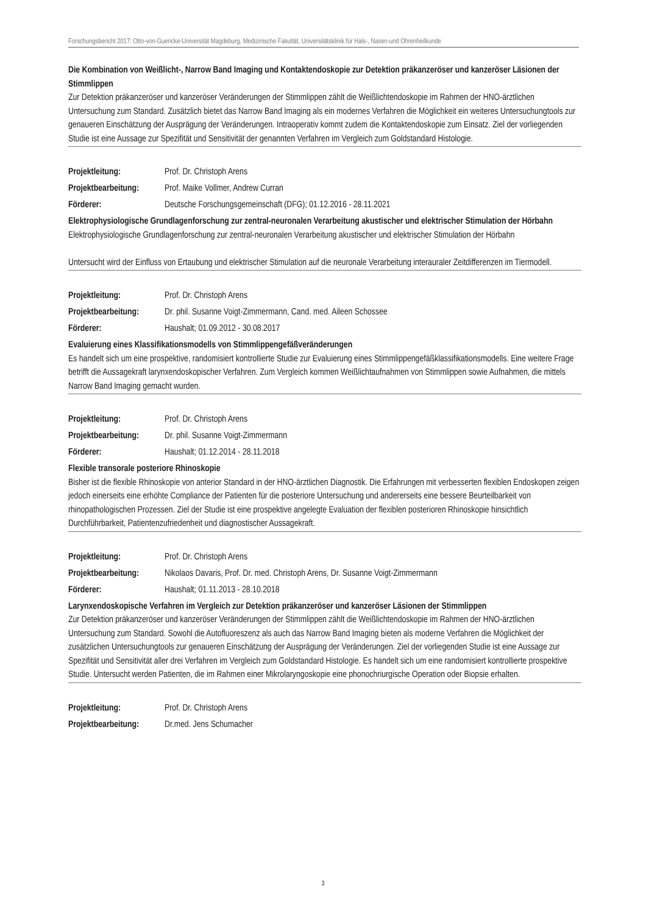Forschungsbericht 2017: Otto-von-Guericke-Universität Magdeburg, Medizinische Fakultät, Universitätsklinik für Hals-, Nasen-und Ohrenheilkunde
Die Kombination von Weißlicht-, Narrow Band Imaging und Kontaktendoskopie zur Detektion präkanzeröser und kanzeröser Läsionen der Stimmlippen
Zur Detektion präkanzeröser und kanzeröser Veränderungen der Stimmlippen zählt die Weißlichtendoskopie im Rahmen der HNO-ärztlichen Untersuchung zum Standard. Zusätzlich bietet das Narrow Band Imaging als ein modernes Verfahren die Möglichkeit ein weiteres Untersuchungtools zur genaueren Einschätzung der Ausprägung der Veränderungen. Intraoperativ kommt zudem die Kontaktendoskopie zum Einsatz. Ziel der vorliegenden Studie ist eine Aussage zur Spezifität und Sensitivität der genannten Verfahren im Vergleich zum Goldstandard Histologie.
Projektleitung: Prof. Dr. Christoph Arens
Projektbearbeitung: Prof. Maike Vollmer, Andrew Curran
Förderer: Deutsche Forschungsgemeinschaft (DFG); 01.12.2016 - 28.11.2021
Elektrophysiologische Grundlagenforschung zur zentral-neuronalen Verarbeitung akustischer und elektrischer Stimulation der Hörbahn
Elektrophysiologische Grundlagenforschung zur zentral-neuronalen Verarbeitung akustischer und elektrischer Stimulation der Hörbahn
Untersucht wird der Einfluss von Ertaubung und elektrischer Stimulation auf die neuronale Verarbeitung interauraler Zeitdifferenzen im Tiermodell.
Projektleitung: Prof. Dr. Christoph Arens
Projektbearbeitung: Dr. phil. Susanne Voigt-Zimmermann, Cand. med. Aileen Schossee
Förderer: Haushalt; 01.09.2012 - 30.08.2017
Evaluierung eines Klassifikationsmodells von Stimmlippengefäßveränderungen
Es handelt sich um eine prospektive, randomisiert kontrollierte Studie zur Evaluierung eines Stimmlippengefäßklassifikationsmodells. Eine weitere Frage betrifft die Aussagekraft larynxendoskopischer Verfahren. Zum Vergleich kommen Weißlichtaufnahmen von Stimmlippen sowie Aufnahmen, die mittels Narrow Band Imaging gemacht wurden.
Projektleitung: Prof. Dr. Christoph Arens
Projektbearbeitung: Dr. phil. Susanne Voigt-Zimmermann
Förderer: Haushalt; 01.12.2014 - 28.11.2018
Flexible transorale posteriore Rhinoskopie
Bisher ist die flexible Rhinoskopie von anterior Standard in der HNO-ärztlichen Diagnostik. Die Erfahrungen mit verbesserten flexiblen Endoskopen zeigen jedoch einerseits eine erhöhte Compliance der Patienten für die posteriore Untersuchung und andererseits eine bessere Beurteilbarkeit von rhinopathologischen Prozessen. Ziel der Studie ist eine prospektive angelegte Evaluation der flexiblen posterioren Rhinoskopie hinsichtlich Durchführbarkeit, Patientenzufriedenheit und diagnostischer Aussagekraft.
Projektleitung: Prof. Dr. Christoph Arens
Projektbearbeitung: Nikolaos Davaris, Prof. Dr. med. Christoph Arens, Dr. Susanne Voigt-Zimmermann
Förderer: Haushalt; 01.11.2013 - 28.10.2018
Larynxendoskopische Verfahren im Vergleich zur Detektion präkanzeröser und kanzeröser Läsionen der Stimmlippen
Zur Detektion präkanzeröser und kanzeröser Veränderungen der Stimmlippen zählt die Weißlichtendoskopie im Rahmen der HNO-ärztlichen Untersuchung zum Standard. Sowohl die Autofluoreszenz als auch das Narrow Band Imaging bieten als moderne Verfahren die Möglichkeit der zusätzlichen Untersuchungtools zur genaueren Einschätzung der Ausprägung der Veränderungen. Ziel der vorliegenden Studie ist eine Aussage zur Spezifität und Sensitivität aller drei Verfahren im Vergleich zum Goldstandard Histologie. Es handelt sich um eine randomisiert kontrollierte prospektive Studie. Untersucht werden Patienten, die im Rahmen einer Mikrolaryngoskopie eine phonochriurgische Operation oder Biopsie erhalten.
Projektleitung: Prof. Dr. Christoph Arens
Projektbearbeitung: Dr.med. Jens Schumacher
3